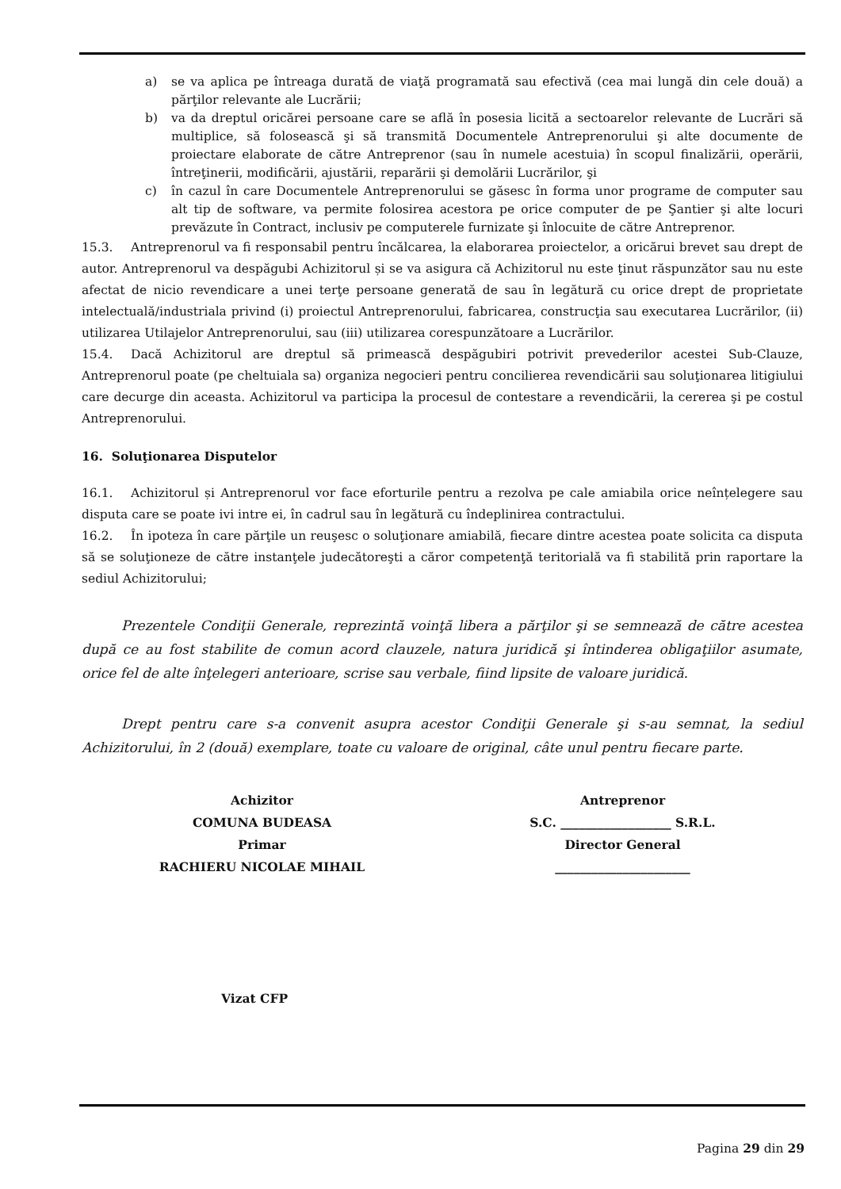a) se va aplica pe întreaga durată de viaţă programată sau efectivă (cea mai lungă din cele două) a părţilor relevante ale Lucrării;
b) va da dreptul oricărei persoane care se află în posesia licită a sectoarelor relevante de Lucrări să multiplice, să folosească şi să transmită Documentele Antreprenorului şi alte documente de proiectare elaborate de către Antreprenor (sau în numele acestuia) în scopul finalizării, operării, întreţinerii, modificării, ajustării, reparării şi demolării Lucrărilor, şi
c) în cazul în care Documentele Antreprenorului se găsesc în forma unor programe de computer sau alt tip de software, va permite folosirea acestora pe orice computer de pe Şantier şi alte locuri prevăzute în Contract, inclusiv pe computerele furnizate şi înlocuite de către Antreprenor.
15.3. Antreprenorul va fi responsabil pentru încălcarea, la elaborarea proiectelor, a oricărui brevet sau drept de autor. Antreprenorul va despăgubi Achizitorul și se va asigura că Achizitorul nu este ţinut răspunzător sau nu este afectat de nicio revendicare a unei terţe persoane generată de sau în legătură cu orice drept de proprietate intelectuală/industriala privind (i) proiectul Antreprenorului, fabricarea, construcţia sau executarea Lucrărilor, (ii) utilizarea Utilajelor Antreprenorului, sau (iii) utilizarea corespunzătoare a Lucrărilor.
15.4. Dacă Achizitorul are dreptul să primească despăgubiri potrivit prevederilor acestei Sub-Clauze, Antreprenorul poate (pe cheltuiala sa) organiza negocieri pentru concilierea revendicării sau soluţionarea litigiului care decurge din aceasta. Achizitorul va participa la procesul de contestare a revendicării, la cererea şi pe costul Antreprenorului.
16. Soluţionarea Disputelor
16.1. Achizitorul și Antreprenorul vor face eforturile pentru a rezolva pe cale amiabila orice neînțelegere sau disputa care se poate ivi intre ei, în cadrul sau în legătură cu îndeplinirea contractului.
16.2. În ipoteza în care părţile un reuşesc o soluţionare amiabilă, fiecare dintre acestea poate solicita ca disputa să se soluţioneze de către instanţele judecătoreşti a căror competenţă teritorială va fi stabilită prin raportare la sediul Achizitorului;
Prezentele Condiţii Generale, reprezintă voinţă libera a părţilor şi se semnează de către acestea după ce au fost stabilite de comun acord clauzele, natura juridică şi întinderea obligaţiilor asumate, orice fel de alte înţelegeri anterioare, scrise sau verbale, fiind lipsite de valoare juridică.
Drept pentru care s-a convenit asupra acestor Condiţii Generale şi s-au semnat, la sediul Achizitorului, în 2 (două) exemplare, toate cu valoare de original, câte unul pentru fiecare parte.
Achizitor
COMUNA BUDEASA
Primar
RACHIERU NICOLAE MIHAIL
Antreprenor
S.C. __________________ S.R.L.
Director General
______________________
Vizat CFP
Pagina 29 din 29